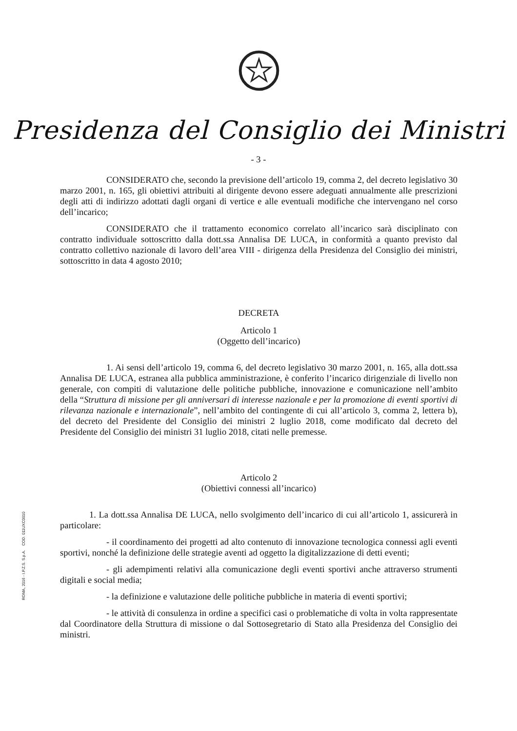Presidenza del Consiglio dei Ministri
- 3 -
CONSIDERATO che, secondo la previsione dell’articolo 19, comma 2, del decreto legislativo 30 marzo 2001, n. 165, gli obiettivi attribuiti al dirigente devono essere adeguati annualmente alle prescrizioni degli atti di indirizzo adottati dagli organi di vertice e alle eventuali modifiche che intervengano nel corso dell’incarico;
CONSIDERATO che il trattamento economico correlato all’incarico sarà disciplinato con contratto individuale sottoscritto dalla dott.ssa Annalisa DE LUCA, in conformità a quanto previsto dal contratto collettivo nazionale di lavoro dell’area VIII - dirigenza della Presidenza del Consiglio dei ministri, sottoscritto in data 4 agosto 2010;
DECRETA
Articolo 1
(Oggetto dell’incarico)
1. Ai sensi dell’articolo 19, comma 6, del decreto legislativo 30 marzo 2001, n. 165, alla dott.ssa Annalisa DE LUCA, estranea alla pubblica amministrazione, è conferito l’incarico dirigenziale di livello non generale, con compiti di valutazione delle politiche pubbliche, innovazione e comunicazione nell’ambito della “Struttura di missione per gli anniversari di interesse nazionale e per la promozione di eventi sportivi di rilevanza nazionale e internazionale”, nell’ambito del contingente di cui all’articolo 3, comma 2, lettera b), del decreto del Presidente del Consiglio dei ministri 2 luglio 2018, come modificato dal decreto del Presidente del Consiglio dei ministri 31 luglio 2018, citati nelle premesse.
Articolo 2
(Obiettivi connessi all’incarico)
1. La dott.ssa Annalisa DE LUCA, nello svolgimento dell’incarico di cui all’articolo 1, assicurerà in particolare:
- il coordinamento dei progetti ad alto contenuto di innovazione tecnologica connessi agli eventi sportivi, nonché la definizione delle strategie aventi ad oggetto la digitalizzazione di detti eventi;
- gli adempimenti relativi alla comunicazione degli eventi sportivi anche attraverso strumenti digitali e social media;
- la definizione e valutazione delle politiche pubbliche in materia di eventi sportivi;
- le attività di consulenza in ordine a specifici casi o problematiche di volta in volta rappresentate dal Coordinatore della Struttura di missione o dal Sottosegretario di Stato alla Presidenza del Consiglio dei ministri.
ROMA, 2016 - I.P.Z.S. S.p.A. COD. 011UXC0010